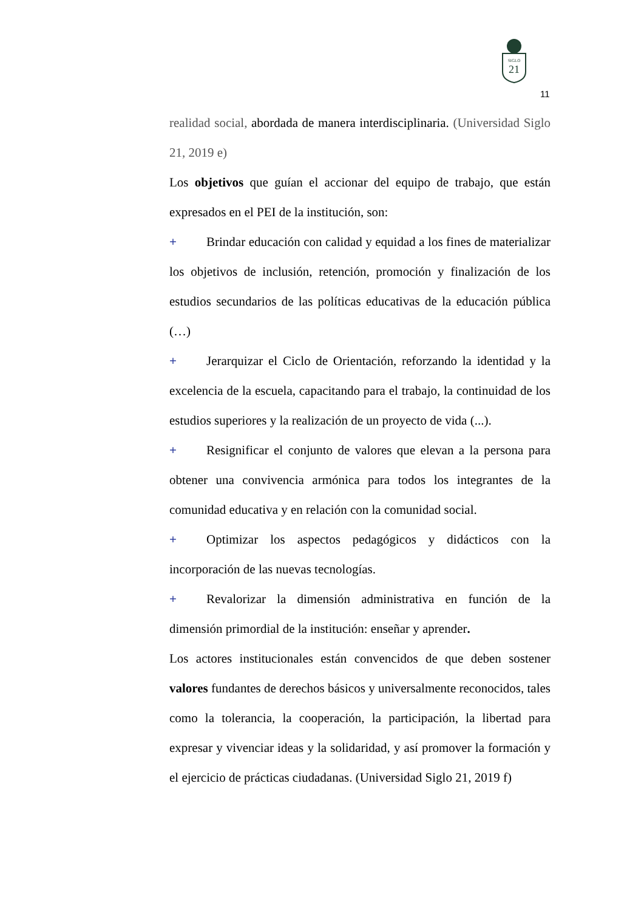SIGLO
21
11
realidad social, abordada de manera interdisciplinaria. (Universidad Siglo 21, 2019 e)
Los objetivos que guían el accionar del equipo de trabajo, que están expresados en el PEI de la institución, son:
+ Brindar educación con calidad y equidad a los fines de materializar los objetivos de inclusión, retención, promoción y finalización de los estudios secundarios de las políticas educativas de la educación pública (…)
+ Jerarquizar el Ciclo de Orientación, reforzando la identidad y la excelencia de la escuela, capacitando para el trabajo, la continuidad de los estudios superiores y la realización de un proyecto de vida (...).
+ Resignificar el conjunto de valores que elevan a la persona para obtener una convivencia armónica para todos los integrantes de la comunidad educativa y en relación con la comunidad social.
+ Optimizar los aspectos pedagógicos y didácticos con la incorporación de las nuevas tecnologías.
+ Revalorizar la dimensión administrativa en función de la dimensión primordial de la institución: enseñar y aprender.
Los actores institucionales están convencidos de que deben sostener valores fundantes de derechos básicos y universalmente reconocidos, tales como la tolerancia, la cooperación, la participación, la libertad para expresar y vivenciar ideas y la solidaridad, y así promover la formación y el ejercicio de prácticas ciudadanas. (Universidad Siglo 21, 2019 f)